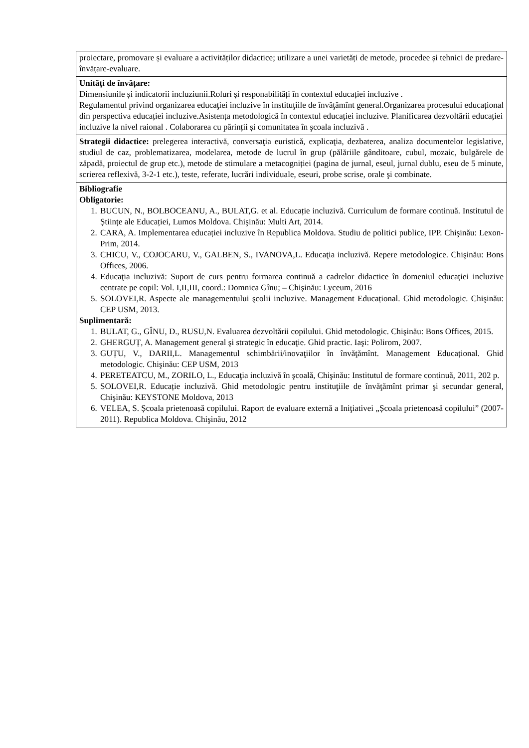| proiectare, promovare și evaluare a activităților didactice; utilizare a unei varietăți de metode, procedee și tehnici de predare-învățare-evaluare. |
| Unități de învățare: Dimensiunile și indicatorii incluziunii.Roluri și responabilități în contextul educației incluzive . Regulamentul privind organizarea educaţiei incluzive în instituţiile de învăţămînt general.Organizarea procesului educațional din perspectiva educației incluzive.Asistența metodologică în contextul educației incluzive. Planificarea dezvoltării educației incluzive la nivel raional . Colaborarea cu părinții și comunitatea în şcoala incluzivă . |
| Strategii didactice: prelegerea interactivă, conversaţia euristică, explicaţia, dezbaterea, analiza documentelor legislative, studiul de caz, problematizarea, modelarea, metode de lucrul în grup (pălăriile gânditoare, cubul, mozaic, bulgărele de zăpadă, proiectul de grup etc.), metode de stimulare a metacogniției (pagina de jurnal, eseul, jurnal dublu, eseu de 5 minute, scrierea reflexivă, 3-2-1 etc.), teste, referate, lucrări individuale, eseuri, probe scrise, orale şi combinate. |
| Bibliografie Obligatorie: 1. BUCUN, N., BOLBOCEANU, A., BULAT,G. et al. Educație incluzivă. Curriculum de formare continuă. Institutul de Științe ale Educației, Lumos Moldova. Chişinău: Multi Art, 2014. 2. CARA, A. Implementarea educației incluzive în Republica Moldova. Studiu de politici publice, IPP. Chişinău: Lexon-Prim, 2014. 3. CHICU, V., COJOCARU, V., GALBEN, S., IVANOVA,L. Educaţia incluzivă. Repere metodologice. Chişinău: Bons Offices, 2006. 4. Educaţia incluzivă: Suport de curs pentru formarea continuă a cadrelor didactice în domeniul educaţiei incluzive centrate pe copil: Vol. I,II,III, coord.: Domnica Gînu; – Chişinău: Lyceum, 2016 5. SOLOVEI,R. Aspecte ale managementului şcolii incluzive. Management Educațional. Ghid metodologic. Chişinău: CEP USM, 2013. Suplimentară: 1. BULAT, G., GÎNU, D., RUSU,N. Evaluarea dezvoltării copilului. Ghid metodologic. Chişinău: Bons Offices, 2015. 2. GHERGUȚ, A. Management general şi strategic în educaţie. Ghid practic. Iaşi: Polirom, 2007. 3. GUȚU, V., DARII,L. Managementul schimbării/inovaţiilor în învăţămînt. Management Educațional. Ghid metodologic. Chişinău: CEP USM, 2013 4. PERETEATCU, M., ZORILO, L., Educaţia incluzivă în şcoală, Chişinău: Institutul de formare continuă, 2011, 202 p. 5. SOLOVEI,R. Educație incluzivă. Ghid metodologic pentru instituţiile de învăţămînt primar şi secundar general, Chişinău: KEYSTONE Moldova, 2013 6. VELEA, S. Școala prietenoasă copilului. Raport de evaluare externă a Iniţiativei „Școala prietenoasă copilului” (2007-2011). Republica Moldova. Chişinău, 2012 |